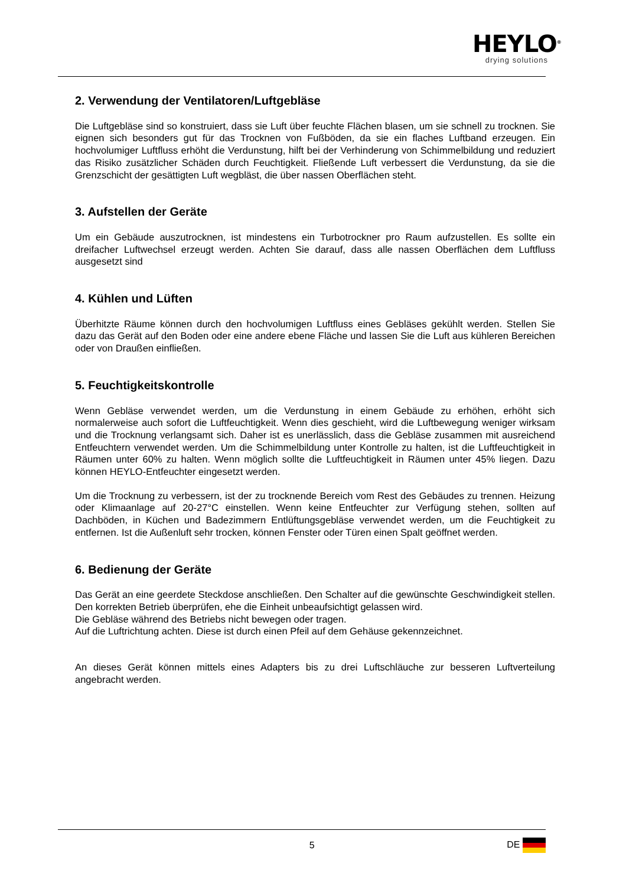HEYLO<sup>®</sup>
drying solutions
2. Verwendung der Ventilatoren/Luftgebläse
Die Luftgebläse sind so konstruiert, dass sie Luft über feuchte Flächen blasen, um sie schnell zu trocknen. Sie eignen sich besonders gut für das Trocknen von Fußböden, da sie ein flaches Luftband erzeugen. Ein hochvolumiger Luftfluss erhöht die Verdunstung, hilft bei der Verhinderung von Schimmelbildung und reduziert das Risiko zusätzlicher Schäden durch Feuchtigkeit. Fließende Luft verbessert die Verdunstung, da sie die Grenzschicht der gesättigten Luft wegbläst, die über nassen Oberflächen steht.
3. Aufstellen der Geräte
Um ein Gebäude auszutrocknen, ist mindestens ein Turbotrockner pro Raum aufzustellen. Es sollte ein dreifacher Luftwechsel erzeugt werden. Achten Sie darauf, dass alle nassen Oberflächen dem Luftfluss ausgesetzt sind
4. Kühlen und Lüften
Überhitzte Räume können durch den hochvolumigen Luftfluss eines Gebläses gekühlt werden. Stellen Sie dazu das Gerät auf den Boden oder eine andere ebene Fläche und lassen Sie die Luft aus kühleren Bereichen oder von Draußen einfließen.
5. Feuchtigkeitskontrolle
Wenn Gebläse verwendet werden, um die Verdunstung in einem Gebäude zu erhöhen, erhöht sich normalerweise auch sofort die Luftfeuchtigkeit. Wenn dies geschieht, wird die Luftbewegung weniger wirksam und die Trocknung verlangsamt sich. Daher ist es unerlässlich, dass die Gebläse zusammen mit ausreichend Entfeuchtern verwendet werden. Um die Schimmelbildung unter Kontrolle zu halten, ist die Luftfeuchtigkeit in Räumen unter 60% zu halten. Wenn möglich sollte die Luftfeuchtigkeit in Räumen unter 45% liegen. Dazu können HEYLO-Entfeuchter eingesetzt werden.
Um die Trocknung zu verbessern, ist der zu trocknende Bereich vom Rest des Gebäudes zu trennen. Heizung oder Klimaanlage auf 20-27°C einstellen. Wenn keine Entfeuchter zur Verfügung stehen, sollten auf Dachböden, in Küchen und Badezimmern Entlüftungsgebläse verwendet werden, um die Feuchtigkeit zu entfernen. Ist die Außenluft sehr trocken, können Fenster oder Türen einen Spalt geöffnet werden.
6. Bedienung der Geräte
Das Gerät an eine geerdete Steckdose anschließen. Den Schalter auf die gewünschte Geschwindigkeit stellen. Den korrekten Betrieb überprüfen, ehe die Einheit unbeaufsichtigt gelassen wird.
Die Gebläse während des Betriebs nicht bewegen oder tragen.
Auf die Luftrichtung achten. Diese ist durch einen Pfeil auf dem Gehäuse gekennzeichnet.
An dieses Gerät können mittels eines Adapters bis zu drei Luftschläuche zur besseren Luftverteilung angebracht werden.
5 DE